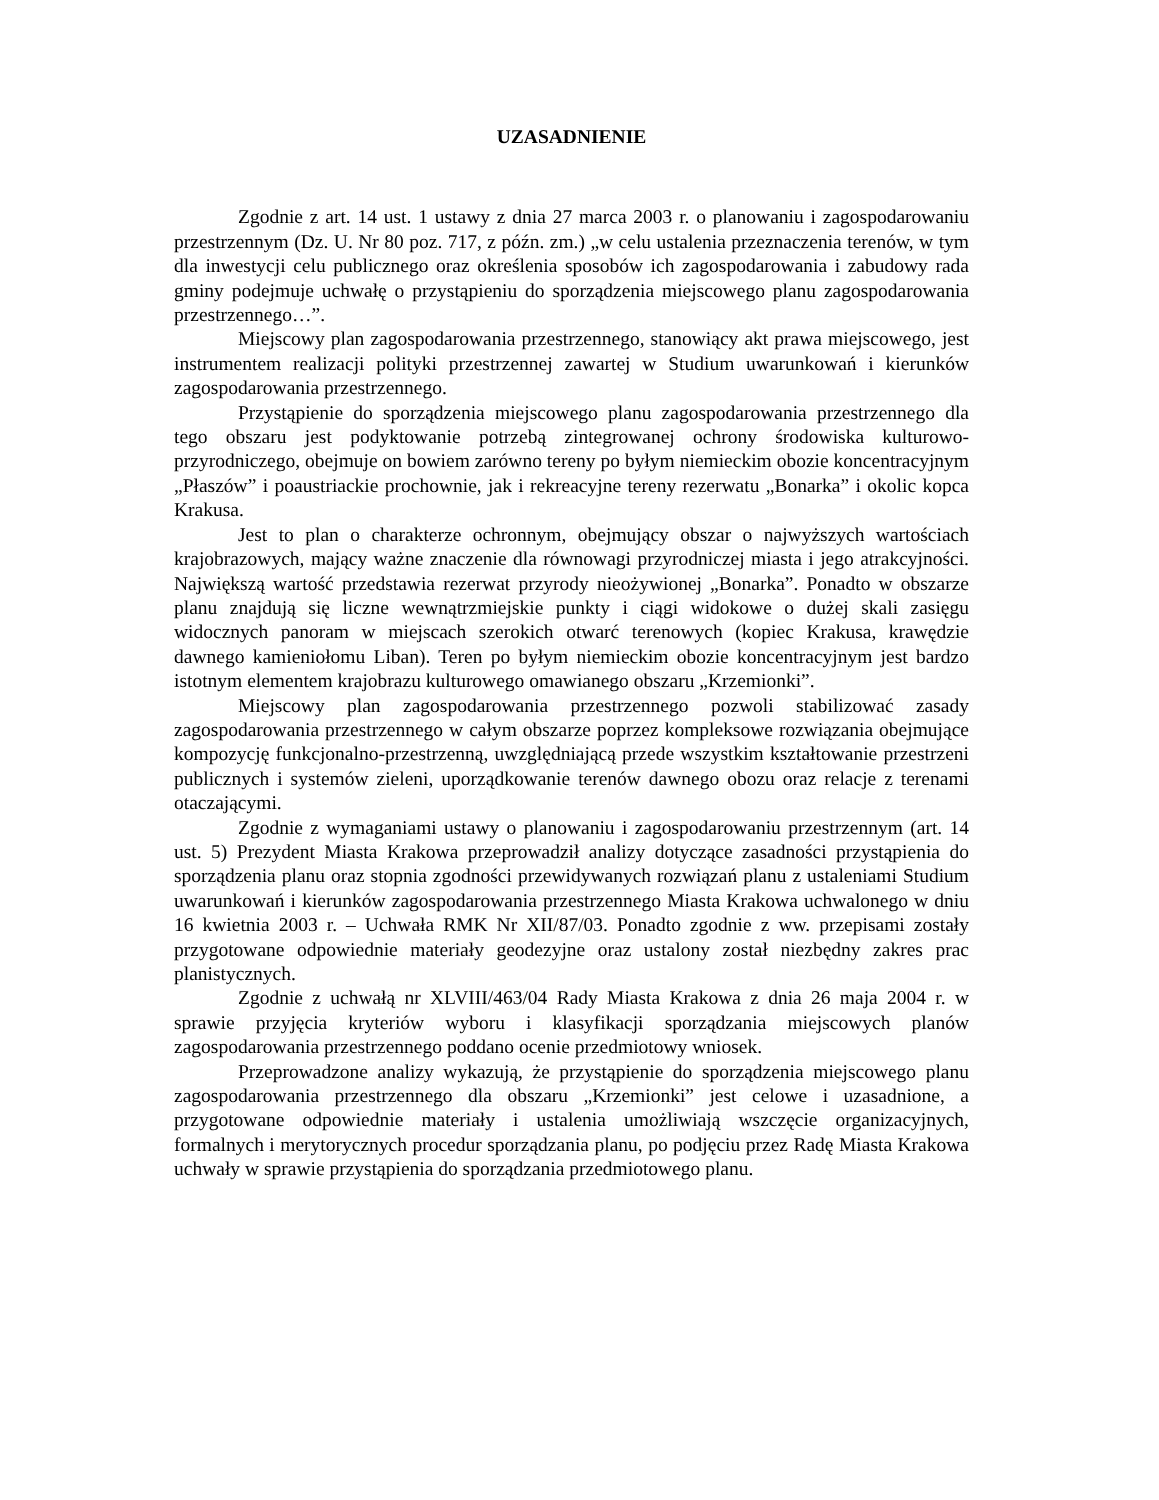UZASADNIENIE
Zgodnie z art. 14 ust. 1 ustawy z dnia 27 marca 2003 r. o planowaniu i zagospodarowaniu przestrzennym (Dz. U. Nr 80 poz. 717, z późn. zm.) „w celu ustalenia przeznaczenia terenów, w tym dla inwestycji celu publicznego oraz określenia sposobów ich zagospodarowania i zabudowy rada gminy podejmuje uchwałę o przystąpieniu do sporządzenia miejscowego planu zagospodarowania przestrzennego…”.
Miejscowy plan zagospodarowania przestrzennego, stanowiący akt prawa miejscowego, jest instrumentem realizacji polityki przestrzennej zawartej w Studium uwarunkowań i kierunków zagospodarowania przestrzennego.
Przystąpienie do sporządzenia miejscowego planu zagospodarowania przestrzennego dla tego obszaru jest podyktowanie potrzebą zintegrowanej ochrony środowiska kulturowo-przyrodniczego, obejmuje on bowiem zarówno tereny po byłym niemieckim obozie koncentracyjnym „Płaszów” i poaustriackie prochownie, jak i rekreacyjne tereny rezerwatu „Bonarka” i okolic kopca Krakusa.
Jest to plan o charakterze ochronnym, obejmujący obszar o najwyższych wartościach krajobrazowych, mający ważne znaczenie dla równowagi przyrodniczej miasta i jego atrakcyjności. Największą wartość przedstawia rezerwat przyrody nieożywionej „Bonarka”. Ponadto w obszarze planu znajdują się liczne wewnątrzmiejskie punkty i ciągi widokowe o dużej skali zasięgu widocznych panoram w miejscach szerokich otwarć terenowych (kopiec Krakusa, krawędzie dawnego kamieniołomu Liban). Teren po byłym niemieckim obozie koncentracyjnym jest bardzo istotnym elementem krajobrazu kulturowego omawianego obszaru „Krzemionki”.
Miejscowy plan zagospodarowania przestrzennego pozwoli stabilizować zasady zagospodarowania przestrzennego w całym obszarze poprzez kompleksowe rozwiązania obejmujące kompozycję funkcjonalno-przestrzenną, uwzględniającą przede wszystkim kształtowanie przestrzeni publicznych i systemów zieleni, uporządkowanie terenów dawnego obozu oraz relacje z terenami otaczającymi.
Zgodnie z wymaganiami ustawy o planowaniu i zagospodarowaniu przestrzennym (art. 14 ust. 5) Prezydent Miasta Krakowa przeprowadził analizy dotyczące zasadności przystąpienia do sporządzenia planu oraz stopnia zgodności przewidywanych rozwiązań planu z ustaleniami Studium uwarunkowań i kierunków zagospodarowania przestrzennego Miasta Krakowa uchwalonego w dniu 16 kwietnia 2003 r. – Uchwała RMK Nr XII/87/03. Ponadto zgodnie z ww. przepisami zostały przygotowane odpowiednie materiały geodezyjne oraz ustalony został niezbędny zakres prac planistycznych.
Zgodnie z uchwałą nr XLVIII/463/04 Rady Miasta Krakowa z dnia 26 maja 2004 r. w sprawie przyjęcia kryteriów wyboru i klasyfikacji sporządzania miejscowych planów zagospodarowania przestrzennego poddano ocenie przedmiotowy wniosek.
Przeprowadzone analizy wykazują, że przystąpienie do sporządzenia miejscowego planu zagospodarowania przestrzennego dla obszaru „Krzemionki” jest celowe i uzasadnione, a przygotowane odpowiednie materiały i ustalenia umożliwiają wszczęcie organizacyjnych, formalnych i merytorycznych procedur sporządzania planu, po podjęciu przez Radę Miasta Krakowa uchwały w sprawie przystąpienia do sporządzania przedmiotowego planu.